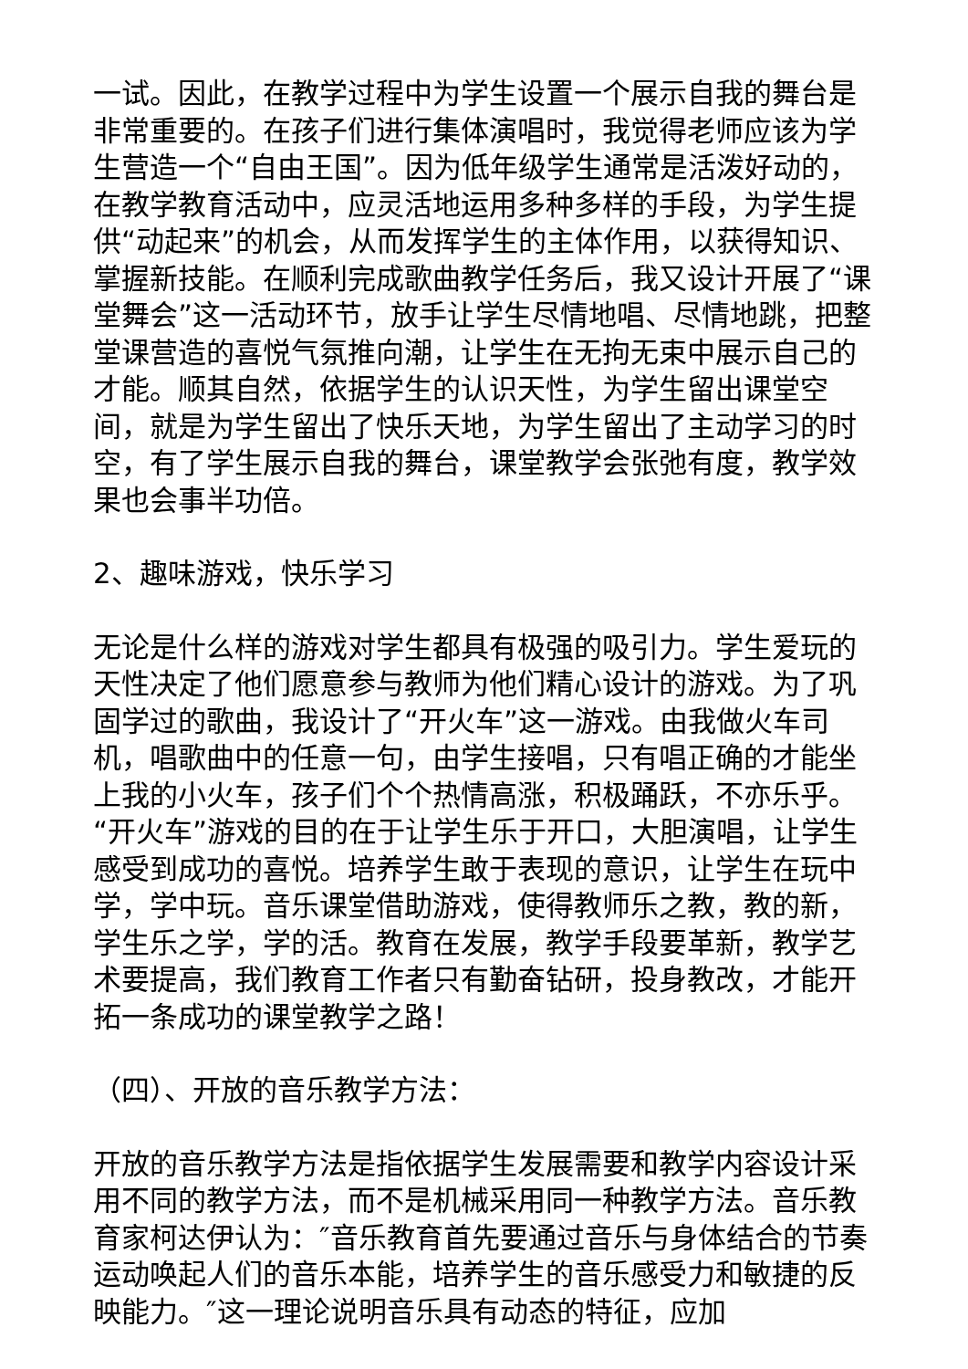一试。因此，在教学过程中为学生设置一个展示自我的舞台是非常重要的。在孩子们进行集体演唱时，我觉得老师应该为学生营造一个“自由王国”。因为低年级学生通常是活泼好动的，在教学教育活动中，应灵活地运用多种多样的手段，为学生提供“动起来”的机会，从而发挥学生的主体作用，以获得知识、掌握新技能。在顺利完成歌曲教学任务后，我又设计开展了“课堂舞会”这一活动环节，放手让学生尽情地唱、尽情地跳，把整堂课营造的喜悦气氛推向潮，让学生在无拘无束中展示自己的才能。顺其自然，依据学生的认识天性，为学生留出课堂空间，就是为学生留出了快乐天地，为学生留出了主动学习的时空，有了学生展示自我的舞台，课堂教学会张弛有度，教学效果也会事半功倍。
2、趣味游戏，快乐学习
无论是什么样的游戏对学生都具有极强的吸引力。学生爱玩的天性决定了他们愿意参与教师为他们精心设计的游戏。为了巩固学过的歌曲，我设计了“开火车”这一游戏。由我做火车司机，唱歌曲中的任意一句，由学生接唱，只有唱正确的才能坐上我的小火车，孩子们个个热情高涨，积极踊跃，不亦乐乎。“开火车”游戏的目的在于让学生乐于开口，大胆演唱，让学生感受到成功的喜悦。培养学生敢于表现的意识，让学生在玩中学，学中玩。音乐课堂借助游戏，使得教师乐之教，教的新，学生乐之学，学的活。教育在发展，教学手段要革新，教学艺术要提高，我们教育工作者只有勤奋钻研，投身教改，才能开拓一条成功的课堂教学之路！
（四）、开放的音乐教学方法：
开放的音乐教学方法是指依据学生发展需要和教学内容设计采用不同的教学方法，而不是机械采用同一种教学方法。音乐教育家柯达伊认为：″音乐教育首先要通过音乐与身体结合的节奏运动唤起人们的音乐本能，培养学生的音乐感受力和敏捷的反映能力。″这一理论说明音乐具有动态的特征，应加